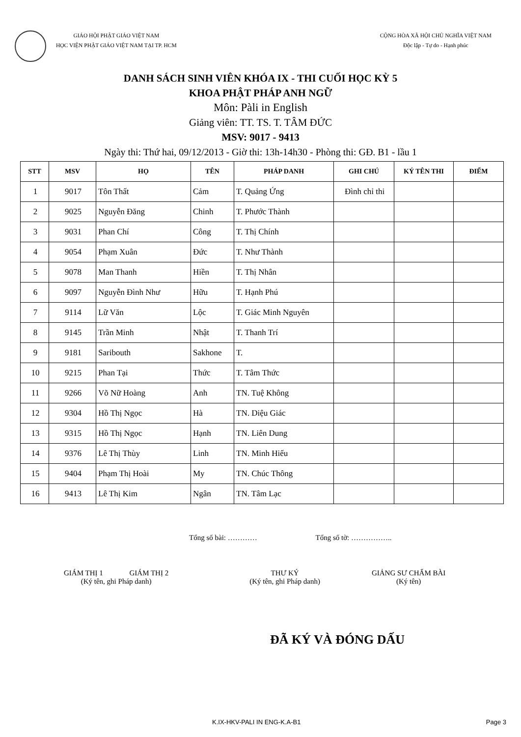GIÁO HỘI PHẬT GIÁO VIỆT NAM
HỌC VIỆN PHẬT GIÁO VIỆT NAM TẠI TP. HCM
CỘNG HÒA XÃ HỘI CHỦ NGHĨA VIỆT NAM
Độc lập - Tự do - Hạnh phúc
DANH SÁCH SINH VIÊN KHÓA IX - THI CUỐI HỌC KỲ 5
KHOA PHẬT PHÁP ANH NGỮ
Môn: Pàli in English
Giảng viên: TT. TS. T. TÂM ĐỨC
MSV: 9017 - 9413
Ngày thi: Thứ hai, 09/12/2013 - Giờ thi: 13h-14h30 - Phòng thi: GĐ. B1 - lầu 1
| STT | MSV | HỌ | TÊN | PHÁP DANH | GHI CHÚ | KÝ TÊN THI | ĐIỂM |
| --- | --- | --- | --- | --- | --- | --- | --- |
| 1 | 9017 | Tôn Thất | Cảm | T. Quảng Ứng | Đình chỉ thi | | |
| 2 | 9025 | Nguyễn Đăng | Chinh | T. Phước Thành | | | |
| 3 | 9031 | Phan Chí | Công | T. Thị Chính | | | |
| 4 | 9054 | Phạm Xuân | Đức | T. Như Thành | | | |
| 5 | 9078 | Man Thanh | Hiền | T. Thị Nhân | | | |
| 6 | 9097 | Nguyễn Đình Như | Hữu | T. Hạnh Phú | | | |
| 7 | 9114 | Lữ Văn | Lộc | T. Giác Minh Nguyên | | | |
| 8 | 9145 | Trần Minh | Nhật | T. Thanh Trí | | | |
| 9 | 9181 | Saribouth | Sakhone | T. | | | |
| 10 | 9215 | Phan Tại | Thức | T. Tâm Thức | | | |
| 11 | 9266 | Võ Nữ Hoàng | Anh | TN. Tuệ Không | | | |
| 12 | 9304 | Hồ Thị Ngọc | Hà | TN. Diệu Giác | | | |
| 13 | 9315 | Hồ Thị Ngọc | Hạnh | TN. Liên Dung | | | |
| 14 | 9376 | Lê Thị Thùy | Linh | TN. Minh Hiếu | | | |
| 15 | 9404 | Phạm Thị Hoài | My | TN. Chúc Thông | | | |
| 16 | 9413 | Lê Thị Kim | Ngân | TN. Tâm Lạc | | | |
Tổng số bài: ………… Tổng số tờ: ……………..
GIÁM THỊ 1 GIÁM THỊ 2
(Ký tên, ghi Pháp danh)
THƯ KÝ
(Ký tên, ghi Pháp danh)
GIẢNG SƯ CHẤM BÀI
(Ký tên)
ĐÃ KÝ VÀ ĐÓNG DẤU
K.IX-HKV-PALI IN ENG-K.A-B1 Page 3